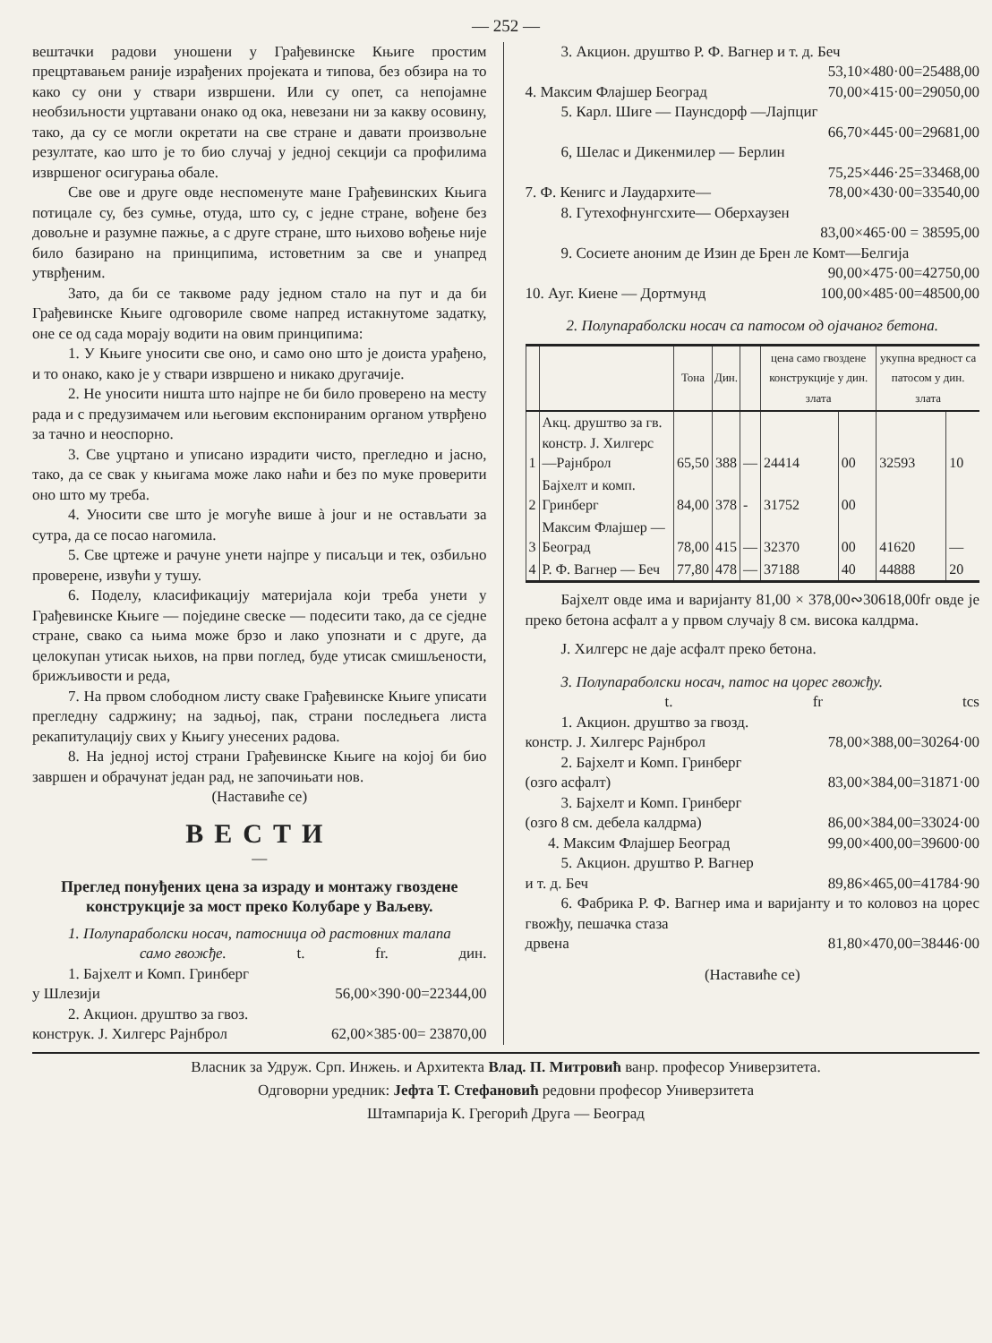— 252 —
вештачки радови уношени у Грађевинске Књиге простим прецртавањем раније израђених пројеката и типова, без обзира на то како су они у ствари извршени. Или су опет, са непојамне необзиљности уцртавани онако од ока, невезани ни за какву осовину, тако, да су се могли окретати на све стране и давати произвољне резултате, као што је то био случај у једној секцији са профилима извршеног осигурања обале.
Све ове и друге овде неспоменуте мане Грађевинских Књига потицале су, без сумње, отуда, што су, с једне стране, вођене без довољне и разумне пажње, а с друге стране, што њихово вођење није било базирано на принципима, истоветним за све и унапред утврђеним.
Зато, да би се таквоме раду једном стало на пут и да би Грађевинске Књиге одговориле своме напред истакнутоме задатку, оне се од сада морају водити на овим принципима:
1. У Књиге уносити све оно, и само оно што је доиста урађено, и то онако, како је у ствари извршено и никако другачије.
2. Не уносити ништа што најпре не би било проверено на месту рада и с предузимачем или његовим експонираним органом утврђено за тачно и неоспорно.
3. Све уцртано и уписано израдити чисто, прегледно и јасно, тако, да се свак у књигама може лако наћи и без по муке проверити оно што му треба.
4. Уносити све што је могуће више à jour и не остављати за сутра, да се посао нагомила.
5. Све цртеже и рачуне унети најпре у писаљци и тек, озбиљно проверене, извући у тушу.
6. Поделу, класификацију материјала који треба унети у Грађевинске Књиге — поједине свеске — подесити тако, да се сједне стране, свако са њима може брзо и лако упознати и с друге, да целокупан утисак њихов, на први поглед, буде утисак смишљености, брижљивости и реда,
7. На првом слободном листу сваке Грађевинске Књиге уписати прегледну садржину; на задњој, пак, страни последњега листа рекапитулацију свих у Књигу унесених радова.
8. На једној истој страни Грађевинске Књиге на којој би био завршен и обрачунат један рад, не започињати нов.
(Наставиће се)
ВЕСТИ
—
Преглед понуђених цена за израду и монтажу гвоздене конструкције за мост преко Колубаре у Ваљеву.
1. Полупараболски носач, патосница од растовних талапа
само гвожђе. t. fr. дин.
1. Бајхелт и Комп. Гринберг
у Шлезији 56,00×390·00=22344,00
2. Акцион. друштво за гвоз.
конструк. Ј. Хилгерс Рајнброл 62,00×385·00= 23870,00
3. Акцион. друштво Р. Ф. Вагнер и т. д. Беч
53,10×480·00=25488,00
4. Максим Флајшер Београд 70,00×415·00=29050,00
5. Карл. Шиге — Паунсдорф —Лајпциг
66,70×445·00=29681,00
6, Шелас и Дикенмилер — Берлин
75,25×446·25=33468,00
7. Ф. Кенигс и Лаудархите— 78,00×430·00=33540,00
8. Гутехофнунгсхите— Оберхаузен
83,00×465·00 = 38595,00
9. Сосиете аноним де Изин де Брен ле Комт—Белгија
90,00×475·00=42750,00
10. Ауг. Киене — Дортмунд 100,00×485·00=48500,00
2. Полупараболски носач са патосом од ојачаног бетона.
| | | Тона | Дин. | | цена само гвоздене конструкције у дин. злата | | укупна вредност са патосом у дин. злата | |
| --- | --- | --- | --- | --- | --- | --- | --- | --- |
| 1 | Акц. друштво за гв. констр. Ј. Хилгерс —Рајнброл | 65,50 | 388 | — | 24414 | 00 | 32593 | 10 |
| 2 | Бајхелт и комп. Гринберг | 84,00 | 378 | - | 31752 | 00 | | |
| 3 | Максим Флајшер — Београд | 78,00 | 415 | — | 32370 | 00 | 41620 | — |
| 4 | Р. Ф. Вагнер — Беч | 77,80 | 478 | — | 37188 | 40 | 44888 | 20 |
Бајхелт овде има и варијанту 81,00 × 378,00∾30618,00fr овде је преко бетона асфалт а у првом случају 8 см. висока калдрма.
Ј. Хилгерс не даје асфалт преко бетона.
3. Полупараболски носач, патос на цорес гвожђу.
t. fr tcs
1. Акцион. друштво за гвозд.
констр. Ј. Хилгерс Рајнброл 78,00×388,00=30264·00
2. Бајхелт и Комп. Гринберг
(озго асфалт) 83,00×384,00=31871·00
3. Бајхелт и Комп. Гринберг
(озго 8 см. дебела калдрма) 86,00×384,00=33024·00
4. Максим Флајшер Београд 99,00×400,00=39600·00
5. Акцион. друштво Р. Вагнер
и т. д. Беч 89,86×465,00=41784·90
6. Фабрика Р. Ф. Вагнер има и варијанту и то коловоз на цорес гвожђу, пешачка стаза
дрвена 81,80×470,00=38446·00
(Наставиће се)
Власник за Удруж. Срп. Инжењ. и Архитекта Влад. П. Митровић ванр. професор Универзитета.
Одговорни уредник: Јефта Т. Стефановић редовни професор Универзитета
Штампарија К. Грегорић Друга — Београд